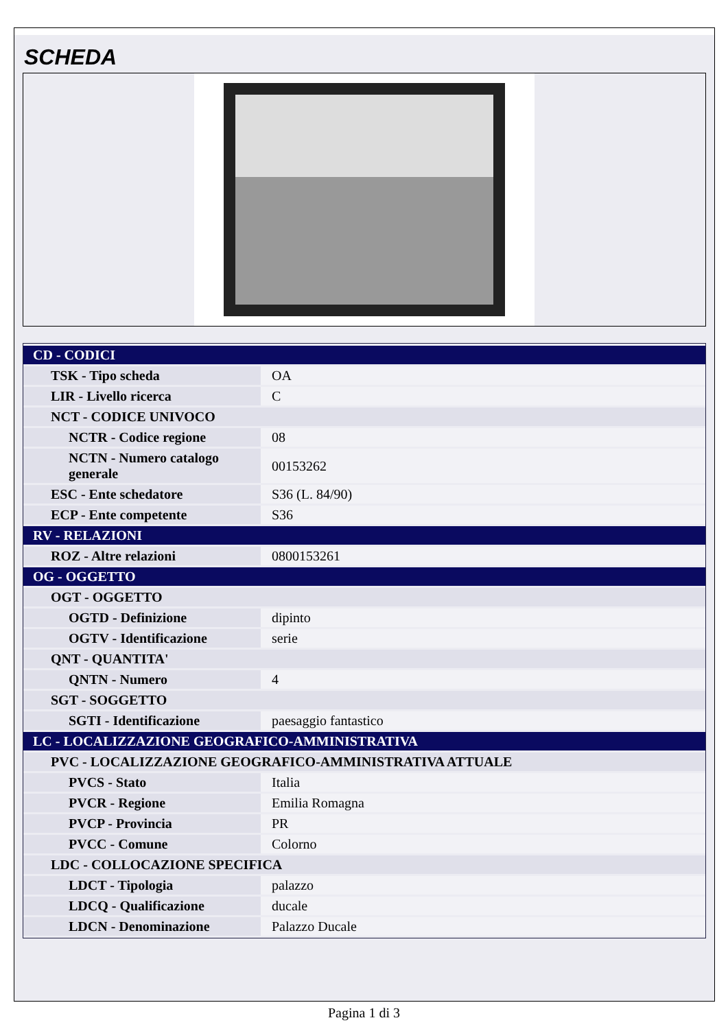SCHEDA
| CD - CODICI | |
| TSK - Tipo scheda | OA |
| LIR - Livello ricerca | C |
| NCT - CODICE UNIVOCO | |
| NCTR - Codice regione | 08 |
| NCTN - Numero catalogo generale | 00153262 |
| ESC - Ente schedatore | S36 (L. 84/90) |
| ECP - Ente competente | S36 |
| RV - RELAZIONI | |
| ROZ - Altre relazioni | 0800153261 |
| OG - OGGETTO | |
| OGT - OGGETTO | |
| OGTD - Definizione | dipinto |
| OGTV - Identificazione | serie |
| QNT - QUANTITA' | |
| QNTN - Numero | 4 |
| SGT - SOGGETTO | |
| SGTI - Identificazione | paesaggio fantastico |
| LC - LOCALIZZAZIONE GEOGRAFICO-AMMINISTRATIVA | |
| PVC - LOCALIZZAZIONE GEOGRAFICO-AMMINISTRATIVA ATTUALE | |
| PVCS - Stato | Italia |
| PVCR - Regione | Emilia Romagna |
| PVCP - Provincia | PR |
| PVCC - Comune | Colorno |
| LDC - COLLOCAZIONE SPECIFICA | |
| LDCT - Tipologia | palazzo |
| LDCQ - Qualificazione | ducale |
| LDCN - Denominazione | Palazzo Ducale |
Pagina 1 di 3